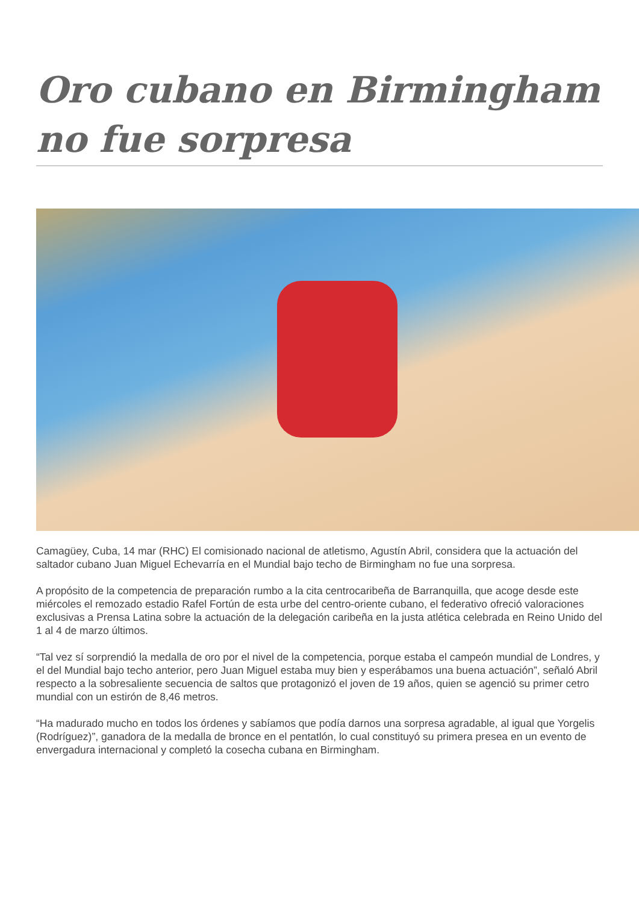Oro cubano en Birmingham no fue sorpresa
Camagüey, Cuba, 14 mar (RHC) El comisionado nacional de atletismo, Agustín Abril, considera que la actuación del saltador cubano Juan Miguel Echevarría en el Mundial bajo techo de Birmingham no fue una sorpresa.
A propósito de la competencia de preparación rumbo a la cita centrocaribeña de Barranquilla, que acoge desde este miércoles el remozado estadio Rafel Fortún de esta urbe del centro-oriente cubano, el federativo ofreció valoraciones exclusivas a Prensa Latina sobre la actuación de la delegación caribeña en la justa atlética celebrada en Reino Unido del 1 al 4 de marzo últimos.
“Tal vez sí sorprendió la medalla de oro por el nivel de la competencia, porque estaba el campeón mundial de Londres, y el del Mundial bajo techo anterior, pero Juan Miguel estaba muy bien y esperábamos una buena actuación”, señaló Abril respecto a la sobresaliente secuencia de saltos que protagonizó el joven de 19 años, quien se agenció su primer cetro mundial con un estirón de 8,46 metros.
“Ha madurado mucho en todos los órdenes y sabíamos que podía darnos una sorpresa agradable, al igual que Yorgelis (Rodríguez)”, ganadora de la medalla de bronce en el pentatlón, lo cual constituyó su primera presea en un evento de envergadura internacional y completó la cosecha cubana en Birmingham.